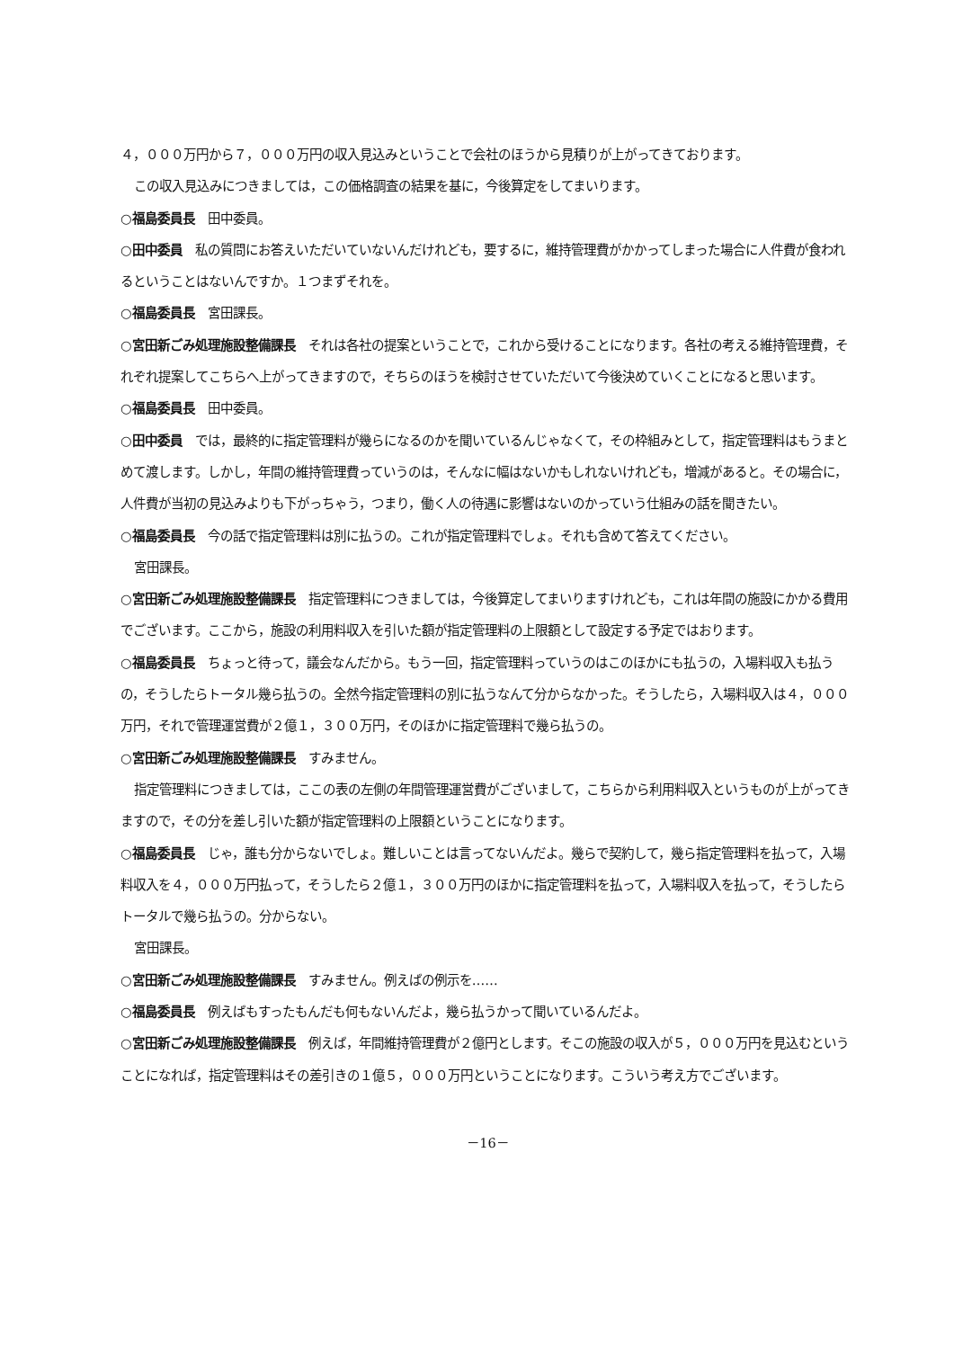４，０００万円から７，０００万円の収入見込みということで会社のほうから見積りが上がってきております。
この収入見込みにつきましては，この価格調査の結果を基に，今後算定をしてまいります。
○福島委員長　田中委員。
○田中委員　私の質問にお答えいただいていないんだけれども，要するに，維持管理費がかかってしまった場合に人件費が食われるということはないんですか。１つまずそれを。
○福島委員長　宮田課長。
○宮田新ごみ処理施設整備課長　それは各社の提案ということで，これから受けることになります。各社の考える維持管理費，それぞれ提案してこちらへ上がってきますので，そちらのほうを検討させていただいて今後決めていくことになると思います。
○福島委員長　田中委員。
○田中委員　では，最終的に指定管理料が幾らになるのかを聞いているんじゃなくて，その枠組みとして，指定管理料はもうまとめて渡します。しかし，年間の維持管理費っていうのは，そんなに幅はないかもしれないけれども，増減があると。その場合に，人件費が当初の見込みよりも下がっちゃう，つまり，働く人の待遇に影響はないのかっていう仕組みの話を聞きたい。
○福島委員長　今の話で指定管理料は別に払うの。これが指定管理料でしょ。それも含めて答えてください。
宮田課長。
○宮田新ごみ処理施設整備課長　指定管理料につきましては，今後算定してまいりますけれども，これは年間の施設にかかる費用でございます。ここから，施設の利用料収入を引いた額が指定管理料の上限額として設定する予定ではおります。
○福島委員長　ちょっと待って，議会なんだから。もう一回，指定管理料っていうのはこのほかにも払うの，入場料収入も払うの，そうしたらトータル幾ら払うの。全然今指定管理料の別に払うなんて分からなかった。そうしたら，入場料収入は４，０００万円，それで管理運営費が２億１，３００万円，そのほかに指定管理料で幾ら払うの。
○宮田新ごみ処理施設整備課長　すみません。
指定管理料につきましては，ここの表の左側の年間管理運営費がございまして，こちらから利用料収入というものが上がってきますので，その分を差し引いた額が指定管理料の上限額ということになります。
○福島委員長　じゃ，誰も分からないでしょ。難しいことは言ってないんだよ。幾らで契約して，幾ら指定管理料を払って，入場料収入を４，０００万円払って，そうしたら２億１，３００万円のほかに指定管理料を払って，入場料収入を払って，そうしたらトータルで幾ら払うの。分からない。
宮田課長。
○宮田新ごみ処理施設整備課長　すみません。例えばの例示を……
○福島委員長　例えばもすったもんだも何もないんだよ，幾ら払うかって聞いているんだよ。
○宮田新ごみ処理施設整備課長　例えば，年間維持管理費が２億円とします。そこの施設の収入が５，０００万円を見込むということになれば，指定管理料はその差引きの１億５，０００万円ということになります。こういう考え方でございます。
－16－